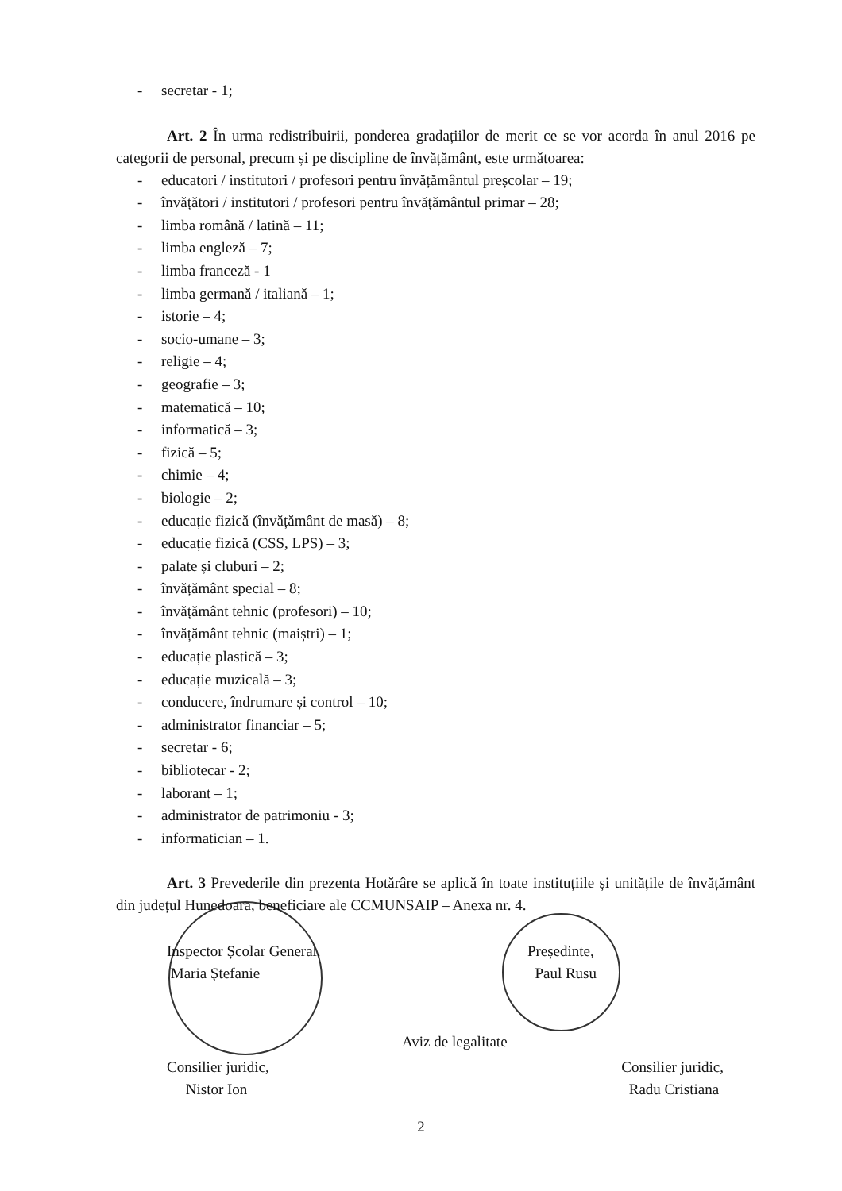- secretar - 1;
Art. 2 În urma redistribuirii, ponderea gradațiilor de merit ce se vor acorda în anul 2016 pe categorii de personal, precum și pe discipline de învățământ, este următoarea:
- educatori / institutori / profesori pentru învățământul preșcolar – 19;
- învățători / institutori / profesori pentru învățământul primar – 28;
- limba română / latină – 11;
- limba engleză – 7;
- limba franceză - 1
- limba germană / italiană – 1;
- istorie – 4;
- socio-umane – 3;
- religie – 4;
- geografie – 3;
- matematică – 10;
- informatică – 3;
- fizică – 5;
- chimie – 4;
- biologie – 2;
- educație fizică (învățământ de masă) – 8;
- educație fizică (CSS, LPS) – 3;
- palate și cluburi – 2;
- învățământ special – 8;
- învățământ tehnic (profesori) – 10;
- învățământ tehnic (maiștri) – 1;
- educație plastică – 3;
- educație muzicală – 3;
- conducere, îndrumare și control – 10;
- administrator financiar – 5;
- secretar - 6;
- bibliotecar - 2;
- laborant – 1;
- administrator de patrimoniu - 3;
- informatician – 1.
Art. 3 Prevederile din prezenta Hotărâre se aplică în toate instituțiile și unitățile de învățământ din județul Hunedoara, beneficiare ale CCMUNSAIP – Anexa nr. 4.
Inspector Școlar General,
Maria Ștefanie
Președinte,
Paul Rusu
Aviz de legalitate
Consilier juridic,
Nistor Ion
Consilier juridic,
Radu Cristiana
2